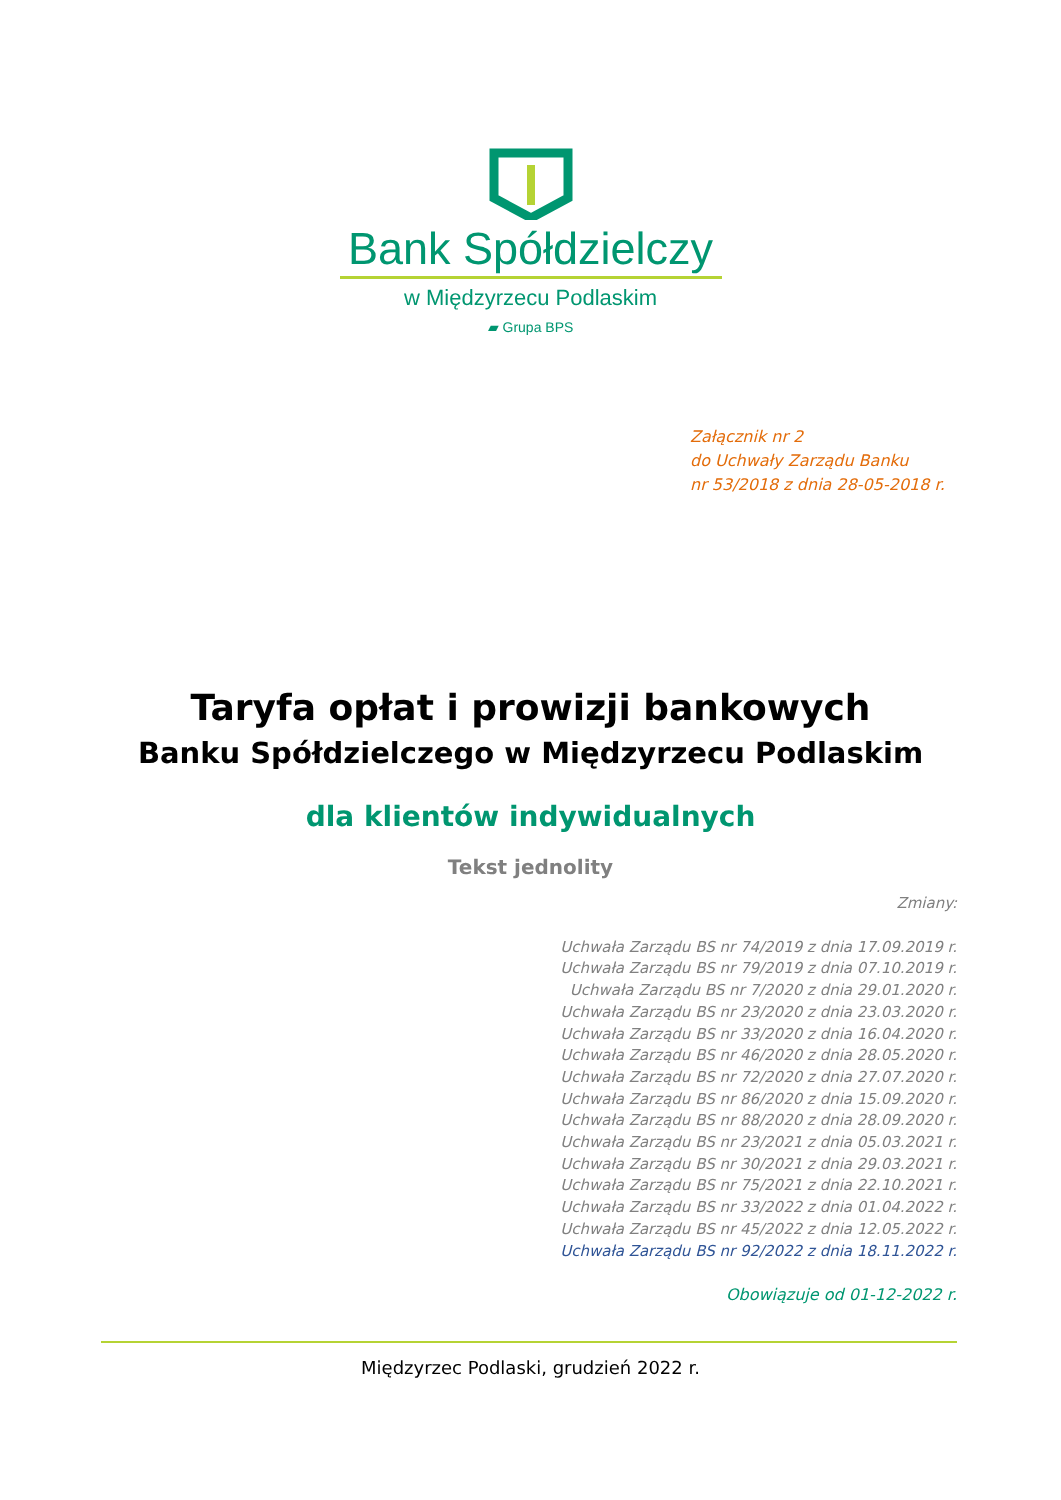Bank Spółdzielczy
w Międzyrzecu Podlaskim
▰ Grupa BPS
Załącznik nr 2
do Uchwały Zarządu Banku
nr 53/2018 z dnia 28-05-2018 r.
Taryfa opłat i prowizji bankowych
Banku Spółdzielczego w Międzyrzecu Podlaskim
dla klientów indywidualnych
Tekst jednolity
Zmiany:
Uchwała Zarządu BS nr 74/2019 z dnia 17.09.2019 r.
Uchwała Zarządu BS nr 79/2019 z dnia 07.10.2019 r.
Uchwała Zarządu BS nr 7/2020 z dnia 29.01.2020 r.
Uchwała Zarządu BS nr 23/2020 z dnia 23.03.2020 r.
Uchwała Zarządu BS nr 33/2020 z dnia 16.04.2020 r.
Uchwała Zarządu BS nr 46/2020 z dnia 28.05.2020 r.
Uchwała Zarządu BS nr 72/2020 z dnia 27.07.2020 r.
Uchwała Zarządu BS nr 86/2020 z dnia 15.09.2020 r.
Uchwała Zarządu BS nr 88/2020 z dnia 28.09.2020 r.
Uchwała Zarządu BS nr 23/2021 z dnia 05.03.2021 r.
Uchwała Zarządu BS nr 30/2021 z dnia 29.03.2021 r.
Uchwała Zarządu BS nr 75/2021 z dnia 22.10.2021 r.
Uchwała Zarządu BS nr 33/2022 z dnia 01.04.2022 r.
Uchwała Zarządu BS nr 45/2022 z dnia 12.05.2022 r.
Uchwała Zarządu BS nr 92/2022 z dnia 18.11.2022 r.
Obowiązuje od 01-12-2022 r.
Międzyrzec Podlaski, grudzień 2022 r.